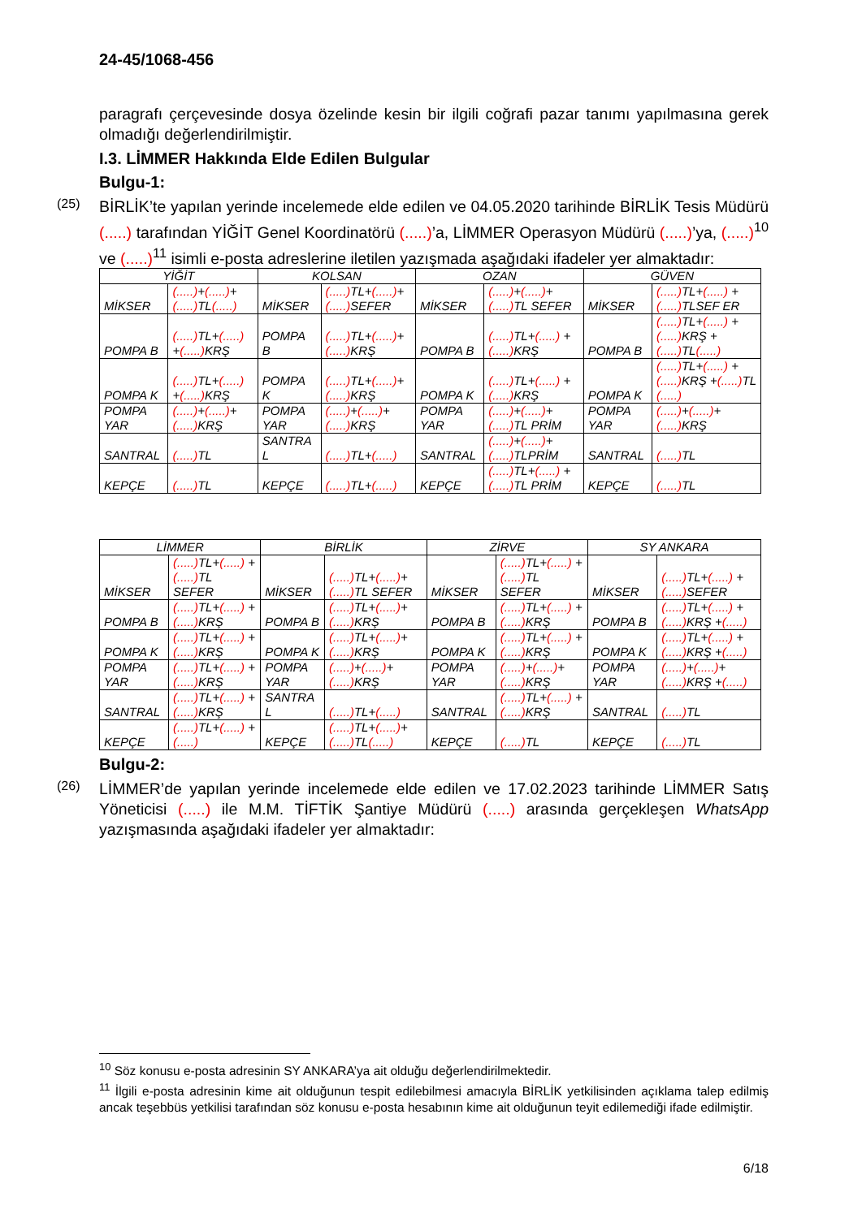24-45/1068-456
paragrafı çerçevesinde dosya özelinde kesin bir ilgili coğrafi pazar tanımı yapılmasına gerek olmadığı değerlendirilmiştir.
I.3. LİMMER Hakkında Elde Edilen Bulgular
Bulgu-1:
(25)
BİRLİK’te yapılan yerinde incelemede elde edilen ve 04.05.2020 tarihinde BİRLİK Tesis Müdürü (.....) tarafından YİĞİT Genel Koordinatörü (.....)’a, LİMMER Operasyon Müdürü (.....)’ya, (.....)<sup>10</sup> ve (.....)<sup>11</sup> isimli e-posta adreslerine iletilen yazışmada aşağıdaki ifadeler yer almaktadır:
| YİĞİT | | KOLSAN | | OZAN | | GÜVEN | |
| --- | --- | --- | --- | --- | --- | --- | --- |
| MİKSER | (.....) + (.....) + (.....) TL (.....) | MİKSER | (.....) TL+ (.....) + (.....) SEFER | MİKSER | (.....) + (.....) + (.....) TL SEFER | MİKSER | (.....) TL+ (.....) + (.....) TLSEF ER |
| POMPA B | (.....) TL+ (.....) + (.....) KRŞ | POMPA B | (.....) TL+ (.....) + (.....) KRŞ | POMPA B | (.....) TL+ (.....) + (.....) KRŞ | POMPA B | (.....) TL+ (.....) + (.....) KRŞ + (.....) TL (.....) |
| POMPA K | (.....) TL+ (.....) + (.....) KRŞ | POMPA K | (.....) TL+ (.....) + (.....) KRŞ | POMPA K | (.....) TL+ (.....) + (.....) KRŞ | POMPA K | (.....) TL+ (.....) + (.....) KRŞ + (.....) TL (.....) |
| POMPA YAR | (.....) + (.....) + (.....) KRŞ | POMPA YAR | (.....) + (.....) + (.....) KRŞ | POMPA YAR | (.....) + (.....) + (.....) TL PRİM | POMPA YAR | (.....) + (.....) + (.....) KRŞ |
| SANTRAL | (.....) TL | SANTRA L | (.....) TL+ (.....) | SANTRAL | (.....) + (.....) + (.....) TLPRİM | SANTRAL | (.....) TL |
| KEPÇE | (.....) TL | KEPÇE | (.....) TL+ (.....) | KEPÇE | (.....) TL+ (.....) + (.....) TL PRİM | KEPÇE | (.....) TL |
| LİMMER | | BİRLİK | | ZİRVE | | SY ANKARA | |
| --- | --- | --- | --- | --- | --- | --- | --- |
| MİKSER | (.....) TL+ (.....) + (.....) TL SEFER | MİKSER | (.....) TL+ (.....) + (.....) TL SEFER | MİKSER | (.....) TL+ (.....) + (.....) TL SEFER | MİKSER | (.....) TL+ (.....) + (.....) SEFER |
| POMPA B | (.....) TL+ (.....) + (.....) KRŞ | POMPA B | (.....) TL+ (.....) + (.....) KRŞ | POMPA B | (.....) TL+ (.....) + (.....) KRŞ | POMPA B | (.....) TL+ (.....) + (.....) KRŞ + (.....) |
| POMPA K | (.....) TL+ (.....) + (.....) KRŞ | POMPA K | (.....) TL+ (.....) + (.....) KRŞ | POMPA K | (.....) TL+ (.....) + (.....) KRŞ | POMPA K | (.....) TL+ (.....) + (.....) KRŞ + (.....) |
| POMPA YAR | (.....) TL+ (.....) + (.....) KRŞ | POMPA YAR | (.....) + (.....) + (.....) KRŞ | POMPA YAR | (.....) + (.....) + (.....) KRŞ | POMPA YAR | (.....) + (.....) + (.....) KRŞ + (.....) |
| SANTRAL | (.....) TL+ (.....) + (.....) KRŞ | SANTRA L | (.....) TL+ (.....) | SANTRAL | (.....) TL+ (.....) + (.....) KRŞ | SANTRAL | (.....) TL |
| KEPÇE | (.....) TL+ (.....) + (.....) | KEPÇE | (.....) TL+ (.....) + (.....) TL (.....) | KEPÇE | (.....) TL | KEPÇE | (.....) TL |
Bulgu-2:
(26)
LİMMER’de yapılan yerinde incelemede elde edilen ve 17.02.2023 tarihinde LİMMER Satış Yöneticisi (.....) ile M.M. TİFTİK Şantiye Müdürü (.....) arasında gerçekleşen WhatsApp yazışmasında aşağıdaki ifadeler yer almaktadır:
<sup>10</sup> Söz konusu e-posta adresinin SY ANKARA’ya ait olduğu değerlendirilmektedir.
<sup>11</sup> İlgili e-posta adresinin kime ait olduğunun tespit edilebilmesi amacıyla BİRLİK yetkilisinden açıklama talep edilmiş ancak teşebbüs yetkilisi tarafından söz konusu e-posta hesabının kime ait olduğunun teyit edilemediği ifade edilmiştir.
6/18